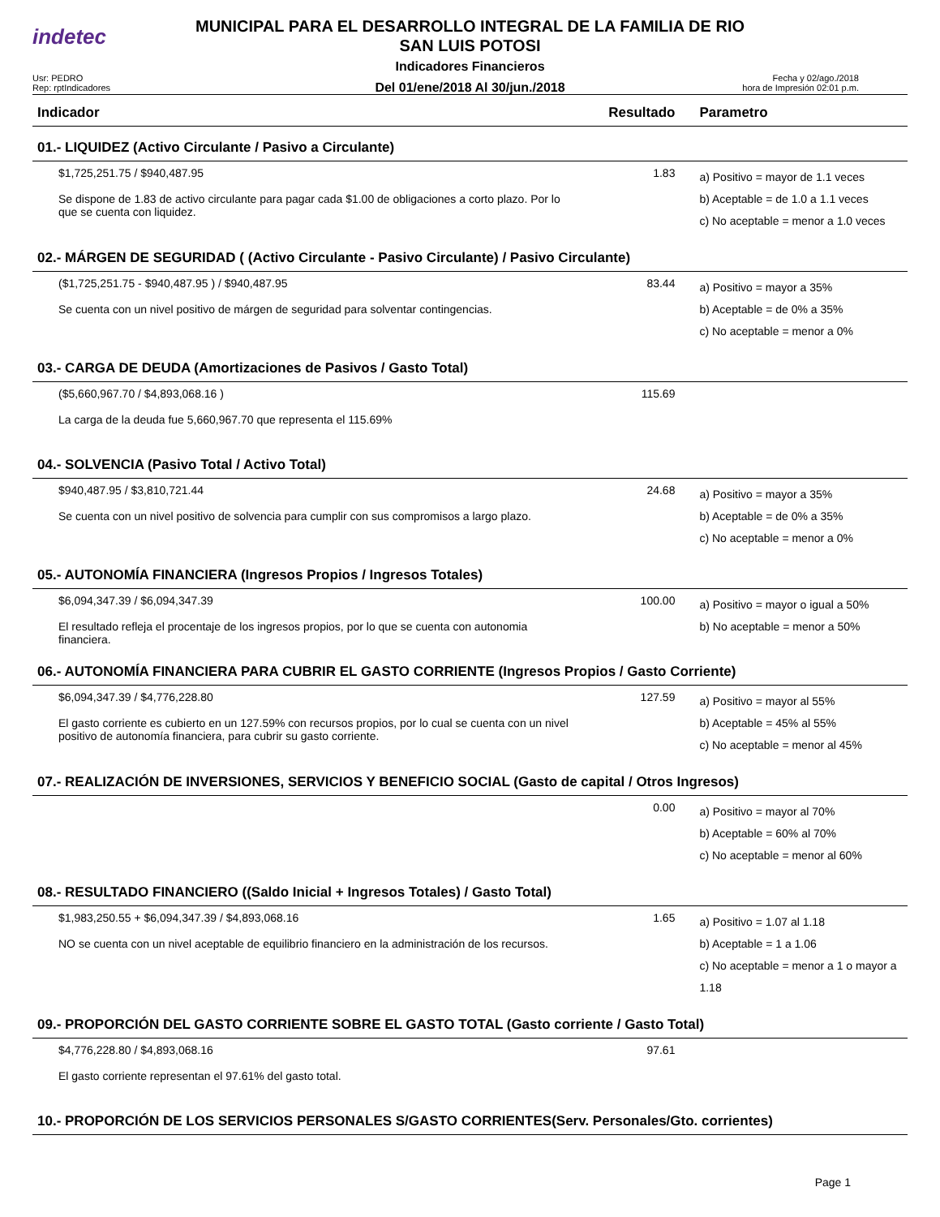indetec
MUNICIPAL PARA EL DESARROLLO INTEGRAL DE LA FAMILIA DE RIO
SAN LUIS POTOSI
Indicadores Financieros
Del 01/ene/2018 Al 30/jun./2018
Usr: PEDRO
Rep: rptIndicadores
Fecha y 02/ago./2018
hora de Impresión 02:01 p.m.
| Indicador | Resultado | Parametro |
| --- | --- | --- |
| 01.- LIQUIDEZ (Activo Circulante / Pasivo a Circulante) | | |
| $1,725,251.75 / $940,487.95 Se dispone de 1.83 de activo circulante para pagar cada $1.00 de obligaciones a corto plazo. Por lo que se cuenta con liquidez. | 1.83 | a) Positivo = mayor de 1.1 veces b) Aceptable = de 1.0 a 1.1 veces c) No aceptable = menor a 1.0 veces |
| 02.- MÁRGEN DE SEGURIDAD ( (Activo Circulante - Pasivo Circulante) / Pasivo Circulante) | | |
| ($1,725,251.75 - $940,487.95 ) / $940,487.95 Se cuenta con un nivel positivo de márgen de seguridad para solventar contingencias. | 83.44 | a) Positivo = mayor a 35% b) Aceptable = de 0% a 35% c) No aceptable = menor a 0% |
| 03.- CARGA DE DEUDA (Amortizaciones de Pasivos / Gasto Total) | | |
| ($5,660,967.70 / $4,893,068.16 ) La carga de la deuda fue 5,660,967.70 que representa el 115.69% | 115.69 | |
| 04.- SOLVENCIA (Pasivo Total / Activo Total) | | |
| $940,487.95 / $3,810,721.44 Se cuenta con un nivel positivo de solvencia para cumplir con sus compromisos a largo plazo. | 24.68 | a) Positivo = mayor a 35% b) Aceptable = de 0% a 35% c) No aceptable = menor a 0% |
| 05.- AUTONOMÍA FINANCIERA (Ingresos Propios / Ingresos Totales) | | |
| $6,094,347.39 / $6,094,347.39 El resultado refleja el procentaje de los ingresos propios, por lo que se cuenta con autonomia financiera. | 100.00 | a) Positivo = mayor o igual a 50% b) No aceptable = menor a 50% |
| 06.- AUTONOMÍA FINANCIERA PARA CUBRIR EL GASTO CORRIENTE (Ingresos Propios / Gasto Corriente) | | |
| $6,094,347.39 / $4,776,228.80 El gasto corriente es cubierto en un 127.59% con recursos propios, por lo cual se cuenta con un nivel positivo de autonomía financiera, para cubrir su gasto corriente. | 127.59 | a) Positivo = mayor al 55% b) Aceptable = 45% al 55% c) No aceptable = menor al 45% |
| 07.- REALIZACIÓN DE INVERSIONES, SERVICIOS Y BENEFICIO SOCIAL (Gasto de capital / Otros Ingresos) | | |
| | 0.00 | a) Positivo = mayor al 70% b) Aceptable = 60% al 70% c) No aceptable = menor al 60% |
| 08.- RESULTADO FINANCIERO ((Saldo Inicial + Ingresos Totales) / Gasto Total) | | |
| $1,983,250.55 + $6,094,347.39 / $4,893,068.16 NO se cuenta con un nivel aceptable de equilibrio financiero en la administración de los recursos. | 1.65 | a) Positivo = 1.07 al 1.18 b) Aceptable = 1 a 1.06 c) No aceptable = menor a 1 o mayor a 1.18 |
| 09.- PROPORCIÓN DEL GASTO CORRIENTE SOBRE EL GASTO TOTAL (Gasto corriente / Gasto Total) | | |
| $4,776,228.80 / $4,893,068.16 El gasto corriente representan el 97.61% del gasto total. | 97.61 | |
| 10.- PROPORCIÓN DE LOS SERVICIOS PERSONALES S/GASTO CORRIENTES(Serv. Personales/Gto. corrientes) | | |
Page 1